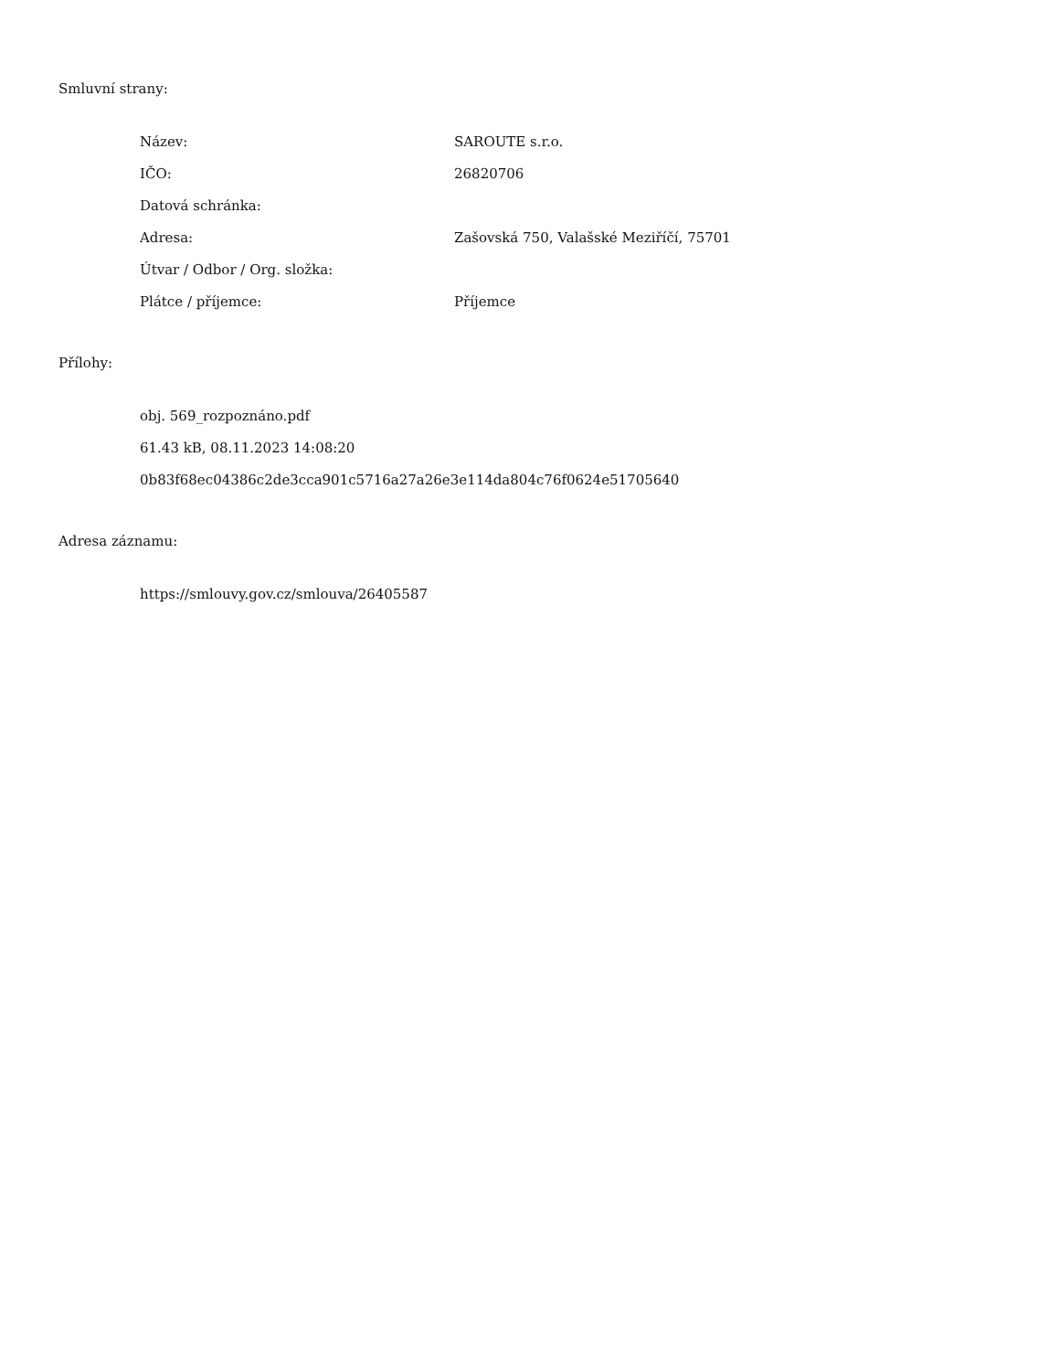Smluvní strany:
| Název: | SAROUTE s.r.o. |
| IČO: | 26820706 |
| Datová schránka: | |
| Adresa: | Zašovská 750, Valašské Meziříčí, 75701 |
| Útvar / Odbor / Org. složka: | |
| Plátce / příjemce: | Příjemce |
Přílohy:
obj. 569_rozpoznáno.pdf
61.43 kB, 08.11.2023 14:08:20
0b83f68ec04386c2de3cca901c5716a27a26e3e114da804c76f0624e51705640
Adresa záznamu:
https://smlouvy.gov.cz/smlouva/26405587